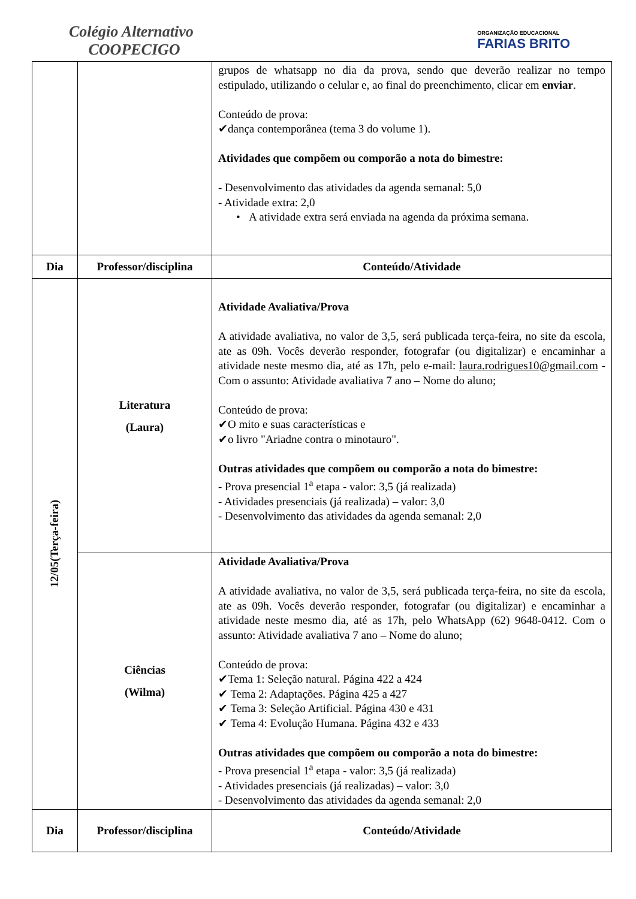Colégio Alternativo
COOPECIGO
ORGANIZAÇÃO EDUCACIONAL
FARIAS BRITO
| | | grupos de whatsapp no dia da prova, sendo que deverão realizar no tempo estipulado, utilizando o celular e, ao final do preenchimento, clicar em enviar . Conteúdo de prova: ✔dança contemporânea (tema 3 do volume 1). Atividades que compõem ou comporão a nota do bimestre: - Desenvolvimento das atividades da agenda semanal: 5,0 - Atividade extra: 2,0 • A atividade extra será enviada na agenda da próxima semana. |
| Dia | Professor/disciplina | Conteúdo/Atividade |
| 12/05(Terça-feira) | Literatura (Laura) | Atividade Avaliativa/Prova A atividade avaliativa, no valor de 3,5, será publicada terça-feira, no site da escola, ate as 09h. Vocês deverão responder, fotografar (ou digitalizar) e encaminhar a atividade neste mesmo dia, até as 17h, pelo e-mail: laura.rodrigues10@gmail.com - Com o assunto: Atividade avaliativa 7 ano – Nome do aluno; Conteúdo de prova: ✔O mito e suas características e ✔o livro "Ariadne contra o minotauro". Outras atividades que compõem ou comporão a nota do bimestre: - Prova presencial 1<sup>a</sup> etapa - valor: 3,5 (já realizada) - Atividades presenciais (já realizada) – valor: 3,0 - Desenvolvimento das atividades da agenda semanal: 2,0 |
| | Ciências (Wilma) | Atividade Avaliativa/Prova A atividade avaliativa, no valor de 3,5, será publicada terça-feira, no site da escola, ate as 09h. Vocês deverão responder, fotografar (ou digitalizar) e encaminhar a atividade neste mesmo dia, até as 17h, pelo WhatsApp (62) 9648-0412. Com o assunto: Atividade avaliativa 7 ano – Nome do aluno; Conteúdo de prova: ✔Tema 1: Seleção natural. Página 422 a 424 ✔ Tema 2: Adaptações. Página 425 a 427 ✔ Tema 3: Seleção Artificial. Página 430 e 431 ✔ Tema 4: Evolução Humana. Página 432 e 433 Outras atividades que compõem ou comporão a nota do bimestre: - Prova presencial 1<sup>a</sup> etapa - valor: 3,5 (já realizada) - Atividades presenciais (já realizadas) – valor: 3,0 - Desenvolvimento das atividades da agenda semanal: 2,0 |
| Dia | Professor/disciplina | Conteúdo/Atividade |